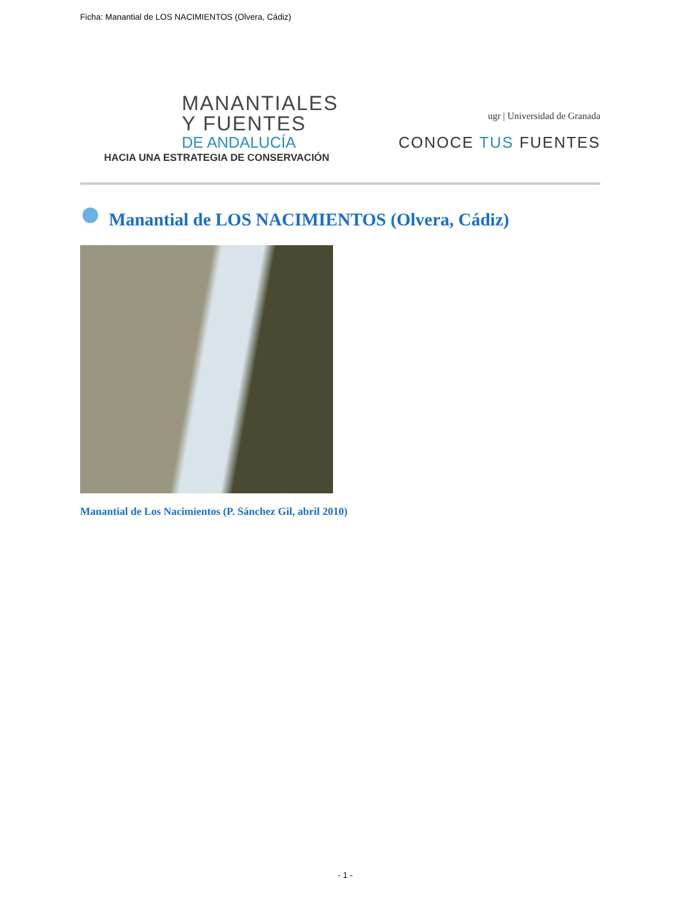Ficha: Manantial de LOS NACIMIENTOS (Olvera, Cádiz)
MANANTIALES
Y FUENTES
DE ANDALUCÍA
HACIA UNA ESTRATEGIA DE CONSERVACIÓN
ugr | Universidad de Granada
CONOCE TUS FUENTES
Manantial de LOS NACIMIENTOS (Olvera, Cádiz)
Manantial de Los Nacimientos (P. Sánchez Gil, abril 2010)
- 1 -